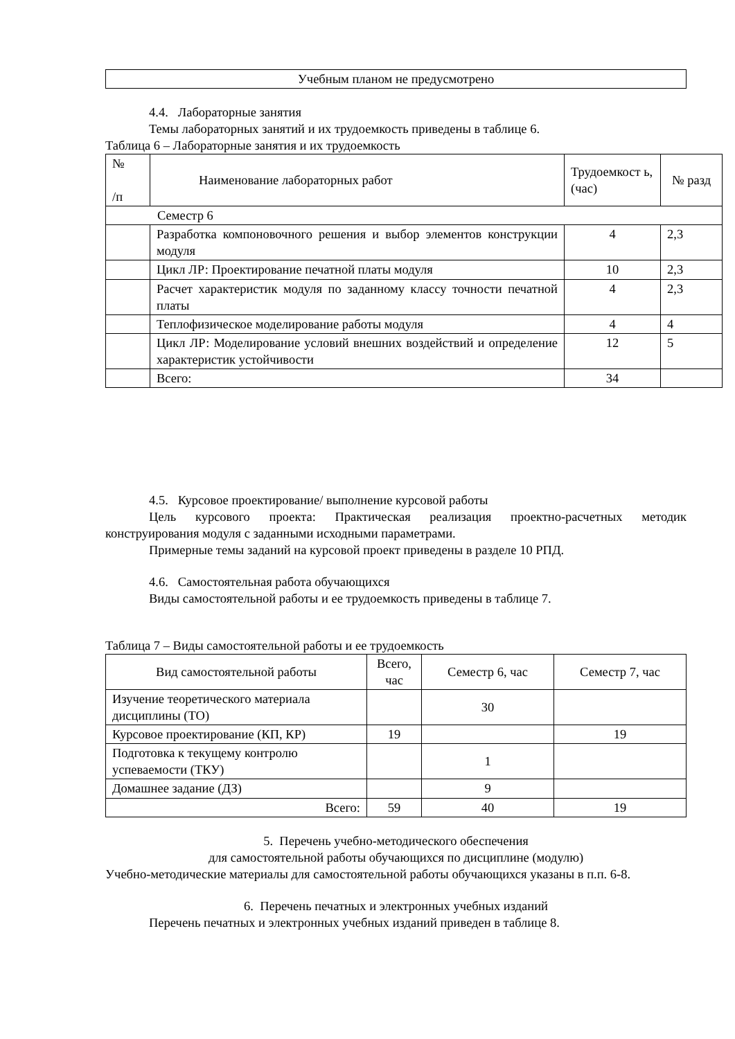| Учебным планом не предусмотрено |
4.4. Лабораторные занятия
Темы лабораторных занятий и их трудоемкость приведены в таблице 6.
Таблица 6 – Лабораторные занятия и их трудоемкость
| № /п | Наименование лабораторных работ | Трудоемкост ь, (час) | № разд |
| --- | --- | --- | --- |
| Семестр 6 | | | |
| | Разработка компоновочного решения и выбор элементов конструкции модуля | 4 | 2,3 |
| | Цикл ЛР: Проектирование печатной платы модуля | 10 | 2,3 |
| | Расчет характеристик модуля по заданному классу точности печатной платы | 4 | 2,3 |
| | Теплофизическое моделирование работы модуля | 4 | 4 |
| | Цикл ЛР: Моделирование условий внешних воздействий и определение характеристик устойчивости | 12 | 5 |
| | Всего: | 34 | |
4.5. Курсовое проектирование/ выполнение курсовой работы
Цель курсового проекта: Практическая реализация проектно-расчетных методик конструирования модуля с заданными исходными параметрами.
Примерные темы заданий на курсовой проект приведены в разделе 10 РПД.
4.6. Самостоятельная работа обучающихся
Виды самостоятельной работы и ее трудоемкость приведены в таблице 7.
Таблица 7 – Виды самостоятельной работы и ее трудоемкость
| Вид самостоятельной работы | Всего, час | Семестр 6, час | Семестр 7, час |
| --- | --- | --- | --- |
| Изучение теоретического материала дисциплины (ТО) | | 30 | |
| Курсовое проектирование (КП, КР) | 19 | | 19 |
| Подготовка к текущему контролю успеваемости (ТКУ) | | 1 | |
| Домашнее задание (ДЗ) | | 9 | |
| Всего: | 59 | 40 | 19 |
5. Перечень учебно-методического обеспечения
для самостоятельной работы обучающихся по дисциплине (модулю)
Учебно-методические материалы для самостоятельной работы обучающихся указаны в п.п. 6-8.
6. Перечень печатных и электронных учебных изданий
Перечень печатных и электронных учебных изданий приведен в таблице 8.